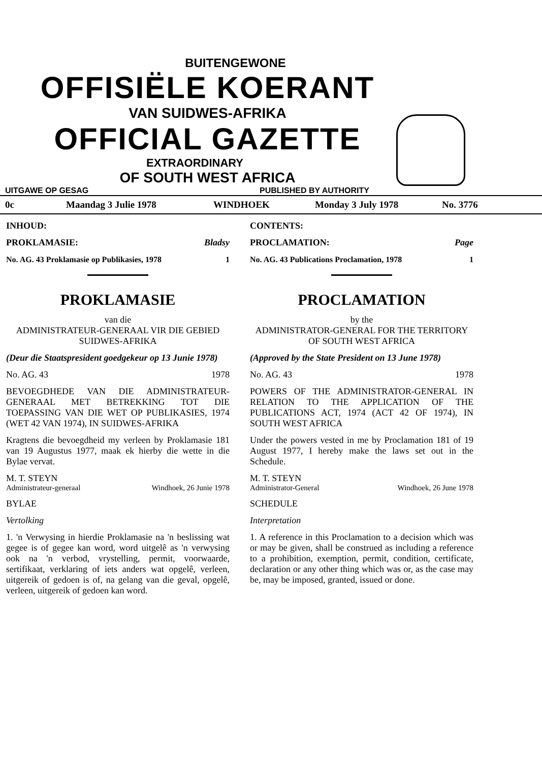BUITENGEWONE
OFFISIËLE KOERANT
VAN SUIDWES-AFRIKA
OFFICIAL GAZETTE
EXTRAORDINARY
OF SOUTH WEST AFRICA
UITGAWE OP GESAG PUBLISHED BY AUTHORITY
0c Maandag 3 Julie 1978 WINDHOEK Monday 3 July 1978 No. 3776
INHOUD:
PROKLAMASIE: Bladsy
No. AG. 43 Proklamasie op Publikasies, 1978 1
PROKLAMASIE
van die
ADMINISTRATEUR-GENERAAL VIR DIE GEBIED SUIDWES-AFRIKA
(Deur die Staatspresident goedgekeur op 13 Junie 1978)
No. AG. 43 1978
BEVOEGDHEDE VAN DIE ADMINISTRATEUR-GENERAAL MET BETREKKING TOT DIE TOEPASSING VAN DIE WET OP PUBLIKASIES, 1974 (WET 42 VAN 1974), IN SUIDWES-AFRIKA
Kragtens die bevoegdheid my verleen by Proklamasie 181 van 19 Augustus 1977, maak ek hierby die wette in die Bylae vervat.
M. T. STEYN
Administrateur-generaal Windhoek, 26 Junie 1978
BYLAE
Vertolking
1. 'n Verwysing in hierdie Proklamasie na 'n beslissing wat gegee is of gegee kan word, word uitgelê as 'n verwysing ook na 'n verbod, vrystelling, permit, voorwaarde, sertifikaat, verklaring of iets anders wat opgelê, verleen, uitgereik of gedoen is of, na gelang van die geval, opgelê, verleen, uitgereik of gedoen kan word.
CONTENTS:
PROCLAMATION: Page
No. AG. 43 Publications Proclamation, 1978 1
PROCLAMATION
by the
ADMINISTRATOR-GENERAL FOR THE TERRITORY OF SOUTH WEST AFRICA
(Approved by the State President on 13 June 1978)
No. AG. 43 1978
POWERS OF THE ADMINISTRATOR-GENERAL IN RELATION TO THE APPLICATION OF THE PUBLICATIONS ACT, 1974 (ACT 42 OF 1974), IN SOUTH WEST AFRICA
Under the powers vested in me by Proclamation 181 of 19 August 1977, I hereby make the laws set out in the Schedule.
M. T. STEYN
Administrator-General Windhoek, 26 June 1978
SCHEDULE
Interpretation
1. A reference in this Proclamation to a decision which was or may be given, shall be construed as including a reference to a prohibition, exemption, permit, condition, certificate, declaration or any other thing which was or, as the case may be, may be imposed, granted, issued or done.